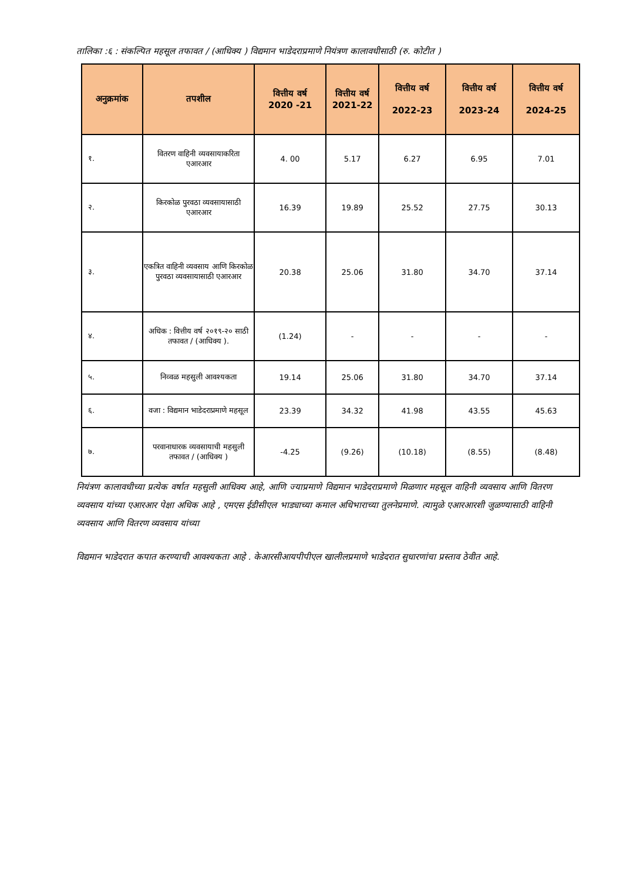तालिका :६ : संकल्पित महसूल तफावत / (आधिक्य ) विद्यमान भाडेदराप्रमाणे नियंत्रण कालावधीसाठी (रु. कोटीत )
| अनुक्रमांक | तपशील | वित्तीय वर्ष 2020 -21 | वित्तीय वर्ष 2021-22 | वित्तीय वर्ष 2022-23 | वित्तीय वर्ष 2023-24 | वित्तीय वर्ष 2024-25 |
| --- | --- | --- | --- | --- | --- | --- |
| १. | वितरण वाहिनी व्यवसायाकरिता एआरआर | 4. 00 | 5.17 | 6.27 | 6.95 | 7.01 |
| २. | किरकोळ पुरवठा व्यवसायासाठी एआरआर | 16.39 | 19.89 | 25.52 | 27.75 | 30.13 |
| ३. | एकत्रित वाहिनी व्यवसाय आणि किरकोळ पुरवठा व्यवसायासाठी एआरआर | 20.38 | 25.06 | 31.80 | 34.70 | 37.14 |
| ४. | अधिक : वित्तीय वर्ष २०१९-२० साठी तफावत / (आधिक्य ). | (1.24) | - | - | - | - |
| ५. | निव्वळ महसुली आवश्यकता | 19.14 | 25.06 | 31.80 | 34.70 | 37.14 |
| ६. | वजा : विद्यमान भाडेदराप्रमाणे महसूल | 23.39 | 34.32 | 41.98 | 43.55 | 45.63 |
| ७. | परवानाधारक व्यवसायाची महसुली तफावत / (आधिक्य ) | -4.25 | (9.26) | (10.18) | (8.55) | (8.48) |
नियंत्रण कालावधीच्या प्रत्येक वर्षात महसुली आधिक्य आहे, आणि ज्याप्रमाणे विद्यमान भाडेदराप्रमाणे मिळणार महसूल वाहिनी व्यवसाय आणि वितरण व्यवसाय यांच्या एआरआर पेक्षा अधिक आहे , एमएस ईडीसीएल भाड्याच्या कमाल अधिभाराच्या तुलनेप्रमाणे. त्यामुळे एआरआरशी जुळण्यासाठी वाहिनी व्यवसाय आणि वितरण व्यवसाय यांच्या
विद्यमान भाडेदरात कपात करण्याची आवश्यकता आहे . केआरसीआयपीपीएल खालीलप्रमाणे भाडेदरात सुधारणांचा प्रस्ताव ठेवीत आहे.